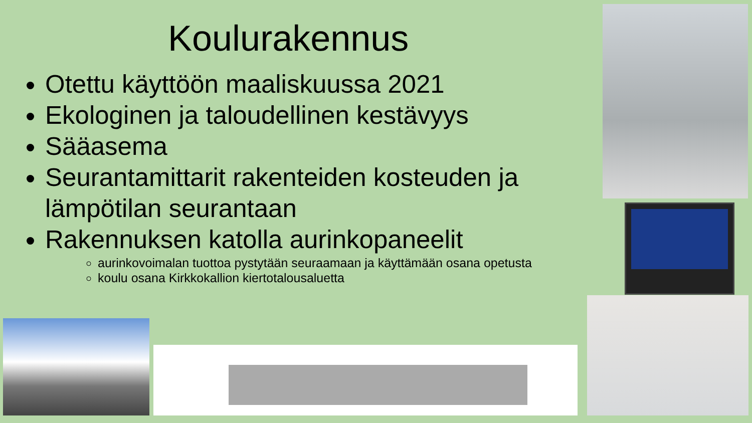Koulurakennus
Otettu käyttöön maaliskuussa 2021
Ekologinen ja taloudellinen kestävyys
Sääasema
Seurantamittarit rakenteiden kosteuden ja lämpötilan seurantaan
Rakennuksen katolla aurinkopaneelit
aurinkovoimalan tuottoa pystytään seuraamaan ja käyttämään osana opetusta
koulu osana Kirkkokallion kiertotalousaluetta